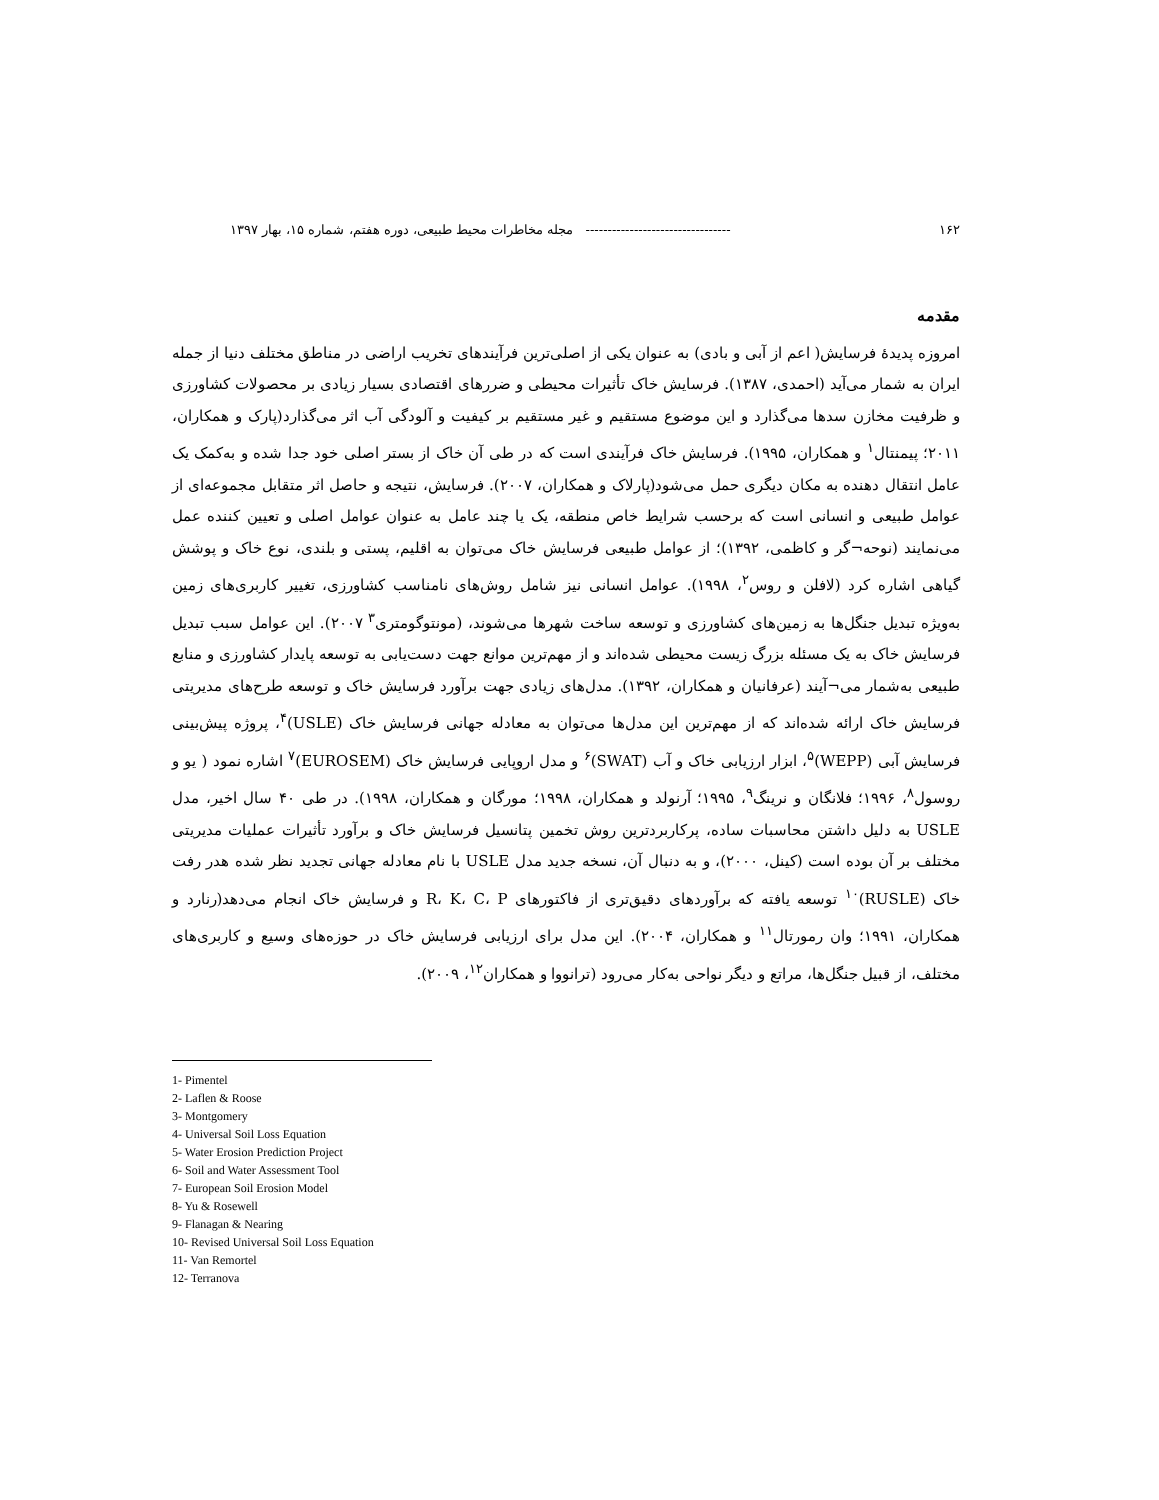۱۶۲ --------------------------------- مجله مخاطرات محیط طبیعی، دوره هفتم، شماره ۱۵، بهار ۱۳۹۷
مقدمه
امروزه پدیدهٔ فرسایش( اعم از آبی و بادی) به عنوان یکی از اصلی‌ترین فرآیندهای تخریب اراضی در مناطق مختلف دنیا از جمله ایران به شمار می‌آید (احمدی، ۱۳۸۷). فرسایش خاک تأثیرات محیطی و ضررهای اقتصادی بسیار زیادی بر محصولات کشاورزی و ظرفیت مخازن سدها می‌گذارد و این موضوع مستقیم و غیر مستقیم بر کیفیت و آلودگی آب اثر می‌گذارد(پارک و همکاران، ۲۰۱۱؛ پیمنتال<sup>۱</sup> و همکاران، ۱۹۹۵). فرسایش خاک فرآیندی است که در طی آن خاک از بستر اصلی خود جدا شده و به‌کمک یک عامل انتقال دهنده به مکان دیگری حمل می‌شود(پارلاک و همکاران، ۲۰۰۷). فرسایش، نتیجه و حاصل اثر متقابل مجموعه‌ای از عوامل طبیعی و انسانی است که برحسب شرایط خاص منطقه، یک یا چند عامل به عنوان عوامل اصلی و تعیین کننده عمل می‌نمایند (نوحه¬گر و کاظمی، ۱۳۹۲)؛ از عوامل طبیعی فرسایش خاک می‌توان به اقلیم، پستی و بلندی، نوع خاک و پوشش گیاهی اشاره کرد (لافلن و روس<sup>۲</sup>، ۱۹۹۸). عوامل انسانی نیز شامل روش‌های نامناسب کشاورزی، تغییر کاربری‌های زمین به‌ویژه تبدیل جنگل‌ها به زمین‌های کشاورزی و توسعه ساخت شهرها می‌شوند، (مونتوگومتری<sup>۳</sup> ۲۰۰۷). این عوامل سبب تبدیل فرسایش خاک به یک مسئله بزرگ زیست محیطی شده‌اند و از مهم‌ترین موانع جهت دست‌یابی به توسعه پایدار کشاورزی و منابع طبیعی به‌شمار می¬آیند (عرفانیان و همکاران، ۱۳۹۲). مدل‌های زیادی جهت برآورد فرسایش خاک و توسعه طرح‌های مدیریتی فرسایش خاک ارائه شده‌اند که از مهم‌ترین این مدل‌ها می‌توان به معادله جهانی فرسایش خاک (USLE)<sup>۴</sup>، پروژه پیش‌بینی فرسایش آبی (WEPP)<sup>۵</sup>، ابزار ارزیابی خاک و آب (SWAT)<sup>۶</sup> و مدل اروپایی فرسایش خاک (EUROSEM)<sup>۷</sup> اشاره نمود ( یو و روسول<sup>۸</sup>، ۱۹۹۶؛ فلانگان و نرینگ<sup>۹</sup>، ۱۹۹۵؛ آرنولد و همکاران، ۱۹۹۸؛ مورگان و همکاران، ۱۹۹۸). در طی ۴۰ سال اخیر، مدل USLE به دلیل داشتن محاسبات ساده، پرکاربردترین روش تخمین پتانسیل فرسایش خاک و برآورد تأثیرات عملیات مدیریتی مختلف بر آن بوده است (کینل، ۲۰۰۰)، و به دنبال آن، نسخه جدید مدل USLE با نام معادله جهانی تجدید نظر شده هدر رفت خاک (RUSLE)<sup>۱۰</sup> توسعه یافته که برآوردهای دقیق‌تری از فاکتورهای R، K، C، P و فرسایش خاک انجام می‌دهد(رنارد و همکاران، ۱۹۹۱؛ وان رمورتال<sup>۱۱</sup> و همکاران، ۲۰۰۴). این مدل برای ارزیابی فرسایش خاک در حوزه‌های وسیع و کاربری‌های مختلف، از قبیل جنگل‌ها، مراتع و دیگر نواحی به‌کار می‌رود (ترانووا و همکاران<sup>۱۲</sup>، ۲۰۰۹).
1- Pimentel
2- Laflen & Roose
3- Montgomery
4- Universal Soil Loss Equation
5- Water Erosion Prediction Project
6- Soil and Water Assessment Tool
7- European Soil Erosion Model
8- Yu & Rosewell
9- Flanagan & Nearing
10- Revised Universal Soil Loss Equation
11- Van Remortel
12- Terranova